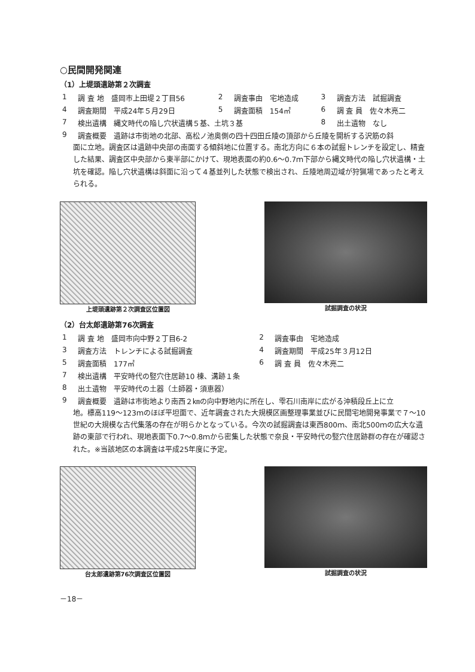○民間開発関連
（1）上堤頭遺跡第２次調査
| 1 | 調 査 地 盛岡市上田堤２丁目56 | 2 | 調査事由 宅地造成 | 3 | 調査方法 試掘調査 |
| 4 | 調査期間 平成24年５月29日 | 5 | 調査面積 154㎡ | 6 | 調 査 員 佐々木亮二 |
| 7 | 検出遺構 縄文時代の陥し穴状遺構５基、土坑３基 | | | 8 | 出土遺物 なし |
| 9 | 調査概要 遺跡は市街地の北部、高松ノ池奥側の四十四田丘陵の頂部から丘陵を開析する沢筋の斜 | | | | |
面に立地。調査区は遺跡中央部の南面する傾斜地に位置する。南北方向に６本の試掘トレンチを設定し、精査した結果、調査区中央部から東半部にかけて、現地表面の約0.6～0.7ｍ下部から縄文時代の陥し穴状遺構・土坑を確認。陥し穴状遺構は斜面に沿って４基並列した状態で検出され、丘陵地周辺域が狩猟場であったと考えられる。
上堤頭遺跡第２次調査区位置図 試掘調査の状況
（2）台太郎遺跡第76次調査
| 1 | 調 査 地 盛岡市向中野２丁目6-2 | 2 | 調査事由 宅地造成 |
| 3 | 調査方法 トレンチによる試掘調査 | 4 | 調査期間 平成25年３月12日 |
| 5 | 調査面積 177㎡ | 6 | 調 査 員 佐々木亮二 |
| 7 | 検出遺構 平安時代の竪穴住居跡10 棟、溝跡１条 | | |
| 8 | 出土遺物 平安時代の土器（土師器・須恵器） | | |
| 9 | 調査概要 遺跡は市街地より南西２㎞の向中野地内に所在し、雫石川南岸に広がる沖積段丘上に立 | | |
地。標高119～123ｍのほぼ平坦面で、近年調査された大規模区画整理事業並びに民間宅地開発事業で７～10世紀の大規模な古代集落の存在が明らかとなっている。今次の試掘調査は東西800ｍ、南北500ｍの広大な遺跡の東部で行われ、現地表面下0.7～0.8ｍから密集した状態で奈良・平安時代の竪穴住居跡群の存在が確認された。※当該地区の本調査は平成25年度に予定。
台太郎遺跡第76次調査区位置図 試掘調査の状況
－18－